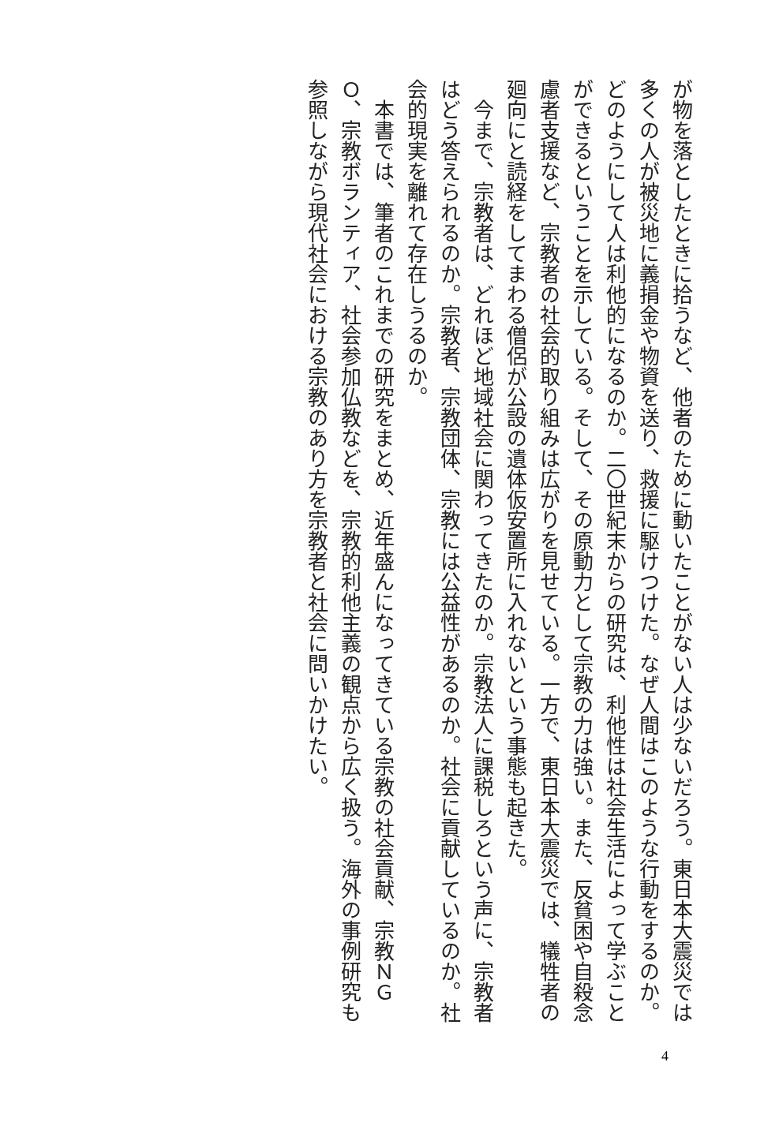が物を落としたときに拾うなど、他者のために動いたことがない人は少ないだろう。東日本大震災では多くの人が被災地に義捐金や物資を送り、救援に駆けつけた。なぜ人間はこのような行動をするのか。どのようにして人は利他的になるのか。二〇世紀末からの研究は、利他性は社会生活によって学ぶことができるということを示している。そして、その原動力として宗教の力は強い。また、反貧困や自殺念慮者支援など、宗教者の社会的取り組みは広がりを見せている。一方で、東日本大震災では、犠牲者の廻向にと読経をしてまわる僧侶が公設の遺体仮安置所に入れないという事態も起きた。
　今まで、宗教者は、どれほど地域社会に関わってきたのか。宗教法人に課税しろという声に、宗教者はどう答えられるのか。宗教者、宗教団体、宗教には公益性があるのか。社会に貢献しているのか。社会的現実を離れて存在しうるのか。
　本書では、筆者のこれまでの研究をまとめ、近年盛んになってきている宗教の社会貢献、宗教ＮＧＯ、宗教ボランティア、社会参加仏教などを、宗教的利他主義の観点から広く扱う。海外の事例研究も参照しながら現代社会における宗教のあり方を宗教者と社会に問いかけたい。
4